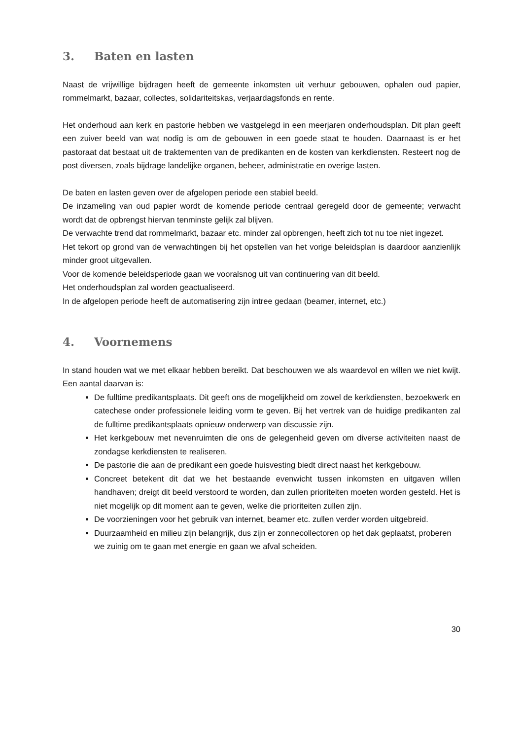3. Baten en lasten
Naast de vrijwillige bijdragen heeft de gemeente inkomsten uit verhuur gebouwen, ophalen oud papier, rommelmarkt, bazaar, collectes, solidariteitskas, verjaardagsfonds en rente.
Het onderhoud aan kerk en pastorie hebben we vastgelegd in een meerjaren onderhoudsplan. Dit plan geeft een zuiver beeld van wat nodig is om de gebouwen in een goede staat te houden. Daarnaast is er het pastoraat dat bestaat uit de traktementen van de predikanten en de kosten van kerkdiensten. Resteert nog de post diversen, zoals bijdrage landelijke organen, beheer, administratie en overige lasten.
De baten en lasten geven over de afgelopen periode een stabiel beeld.
De inzameling van oud papier wordt de komende periode centraal geregeld door de gemeente; verwacht wordt dat de opbrengst hiervan tenminste gelijk zal blijven.
De verwachte trend dat rommelmarkt, bazaar etc. minder zal opbrengen, heeft zich tot nu toe niet ingezet.
Het tekort op grond van de verwachtingen bij het opstellen van het vorige beleidsplan is daardoor aanzienlijk minder groot uitgevallen.
Voor de komende beleidsperiode gaan we vooralsnog uit van continuering van dit beeld.
Het onderhoudsplan zal worden geactualiseerd.
In de afgelopen periode heeft de automatisering zijn intree gedaan (beamer, internet, etc.)
4. Voornemens
In stand houden wat we met elkaar hebben bereikt. Dat beschouwen we als waardevol en willen we niet kwijt. Een aantal daarvan is:
De fulltime predikantsplaats. Dit geeft ons de mogelijkheid om zowel de kerkdiensten, bezoekwerk en catechese onder professionele leiding vorm te geven. Bij het vertrek van de huidige predikanten zal de fulltime predikantsplaats opnieuw onderwerp van discussie zijn.
Het kerkgebouw met nevenruimten die ons de gelegenheid geven om diverse activiteiten naast de zondagse kerkdiensten te realiseren.
De pastorie die aan de predikant een goede huisvesting biedt direct naast het kerkgebouw.
Concreet betekent dit dat we het bestaande evenwicht tussen inkomsten en uitgaven willen handhaven; dreigt dit beeld verstoord te worden, dan zullen prioriteiten moeten worden gesteld. Het is niet mogelijk op dit moment aan te geven, welke die prioriteiten zullen zijn.
De voorzieningen voor het gebruik van internet, beamer etc. zullen verder worden uitgebreid.
Duurzaamheid en milieu zijn belangrijk, dus zijn er zonnecollectoren op het dak geplaatst, proberen we zuinig om te gaan met energie en gaan we afval scheiden.
30